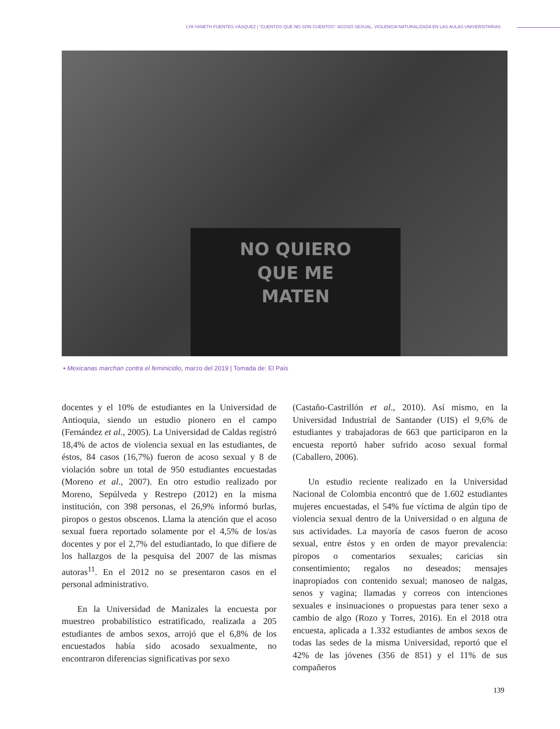LYA YANETH FUENTES VÁSQUEZ | “CUENTOS QUE NO SON CUENTOS”: ACOSO SEXUAL, VIOLENCIA NATURALIZADA EN LAS AULAS UNIVERSITARIAS
NO QUIERO
QUE ME
MATEN
▪ Mexicanas marchan contra el feminicidio, marzo del 2019 | Tomada de: El País
docentes y el 10% de estudiantes en la Universidad de Antioquia, siendo un estudio pionero en el campo (Fernández et al., 2005). La Universidad de Caldas registró 18,4% de actos de violencia sexual en las estudiantes, de éstos, 84 casos (16,7%) fueron de acoso sexual y 8 de violación sobre un total de 950 estudiantes encuestadas (Moreno et al., 2007). En otro estudio realizado por Moreno, Sepúlveda y Restrepo (2012) en la misma institución, con 398 personas, el 26,9% informó burlas, piropos o gestos obscenos. Llama la atención que el acoso sexual fuera reportado solamente por el 4,5% de los/as docentes y por el 2,7% del estudiantado, lo que difiere de los hallazgos de la pesquisa del 2007 de las mismas autoras<sup>11</sup>. En el 2012 no se presentaron casos en el personal administrativo.
En la Universidad de Manizales la encuesta por muestreo probabilístico estratificado, realizada a 205 estudiantes de ambos sexos, arrojó que el 6,8% de los encuestados había sido acosado sexualmente, no encontraron diferencias significativas por sexo
(Castaño-Castrillón et al., 2010). Así mismo, en la Universidad Industrial de Santander (UIS) el 9,6% de estudiantes y trabajadoras de 663 que participaron en la encuesta reportó haber sufrido acoso sexual formal (Caballero, 2006).
Un estudio reciente realizado en la Universidad Nacional de Colombia encontró que de 1.602 estudiantes mujeres encuestadas, el 54% fue víctima de algún tipo de violencia sexual dentro de la Universidad o en alguna de sus actividades. La mayoría de casos fueron de acoso sexual, entre éstos y en orden de mayor prevalencia: piropos o comentarios sexuales; caricias sin consentimiento; regalos no deseados; mensajes inapropiados con contenido sexual; manoseo de nalgas, senos y vagina; llamadas y correos con intenciones sexuales e insinuaciones o propuestas para tener sexo a cambio de algo (Rozo y Torres, 2016). En el 2018 otra encuesta, aplicada a 1.332 estudiantes de ambos sexos de todas las sedes de la misma Universidad, reportó que el 42% de las jóvenes (356 de 851) y el 11% de sus compañeros
139